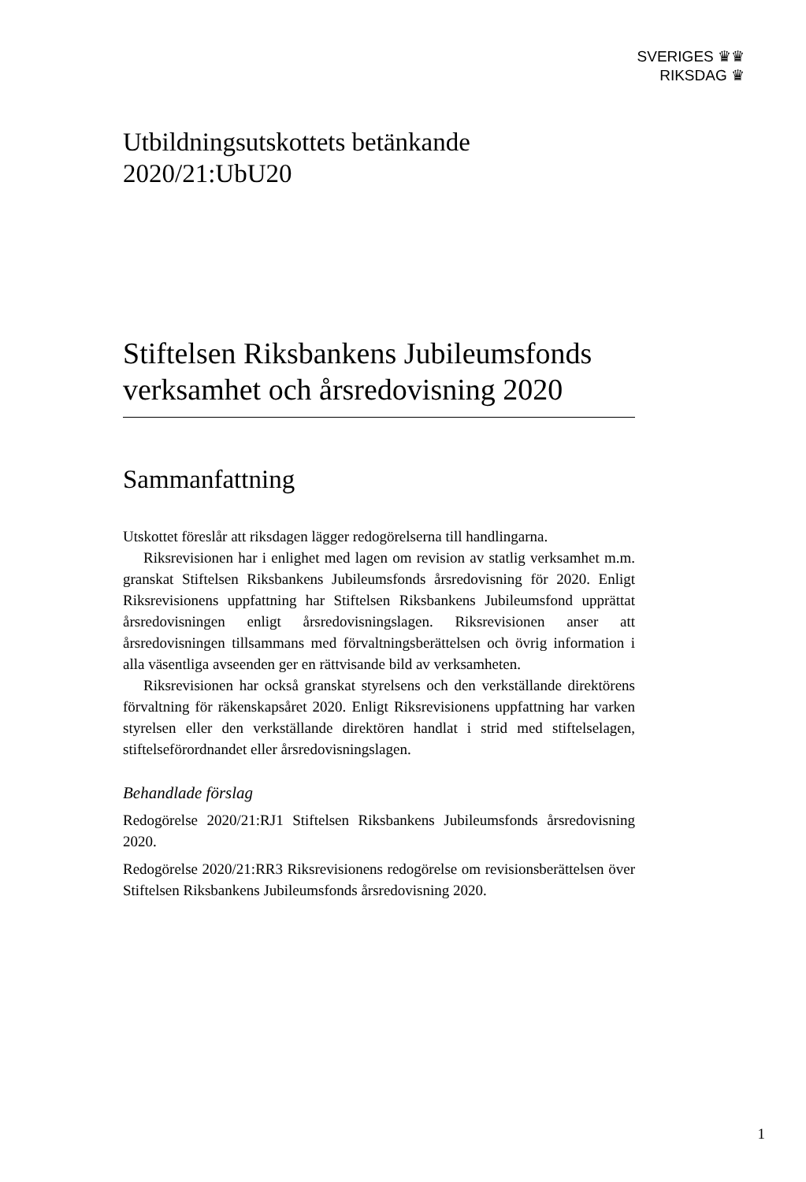SVERIGES ♛♛
RIKSDAG ♛
Utbildningsutskottets betänkande
2020/21:UbU20
Stiftelsen Riksbankens Jubileumsfonds verksamhet och årsredovisning 2020
Sammanfattning
Utskottet föreslår att riksdagen lägger redogörelserna till handlingarna.
Riksrevisionen har i enlighet med lagen om revision av statlig verksamhet m.m. granskat Stiftelsen Riksbankens Jubileumsfonds årsredovisning för 2020. Enligt Riksrevisionens uppfattning har Stiftelsen Riksbankens Jubileumsfond upprättat årsredovisningen enligt årsredovisningslagen. Riksrevisionen anser att årsredovisningen tillsammans med förvaltnings­berättelsen och övrig information i alla väsentliga avseenden ger en rättvisande bild av verksamheten.
Riksrevisionen har också granskat styrelsens och den verkställande direktörens förvaltning för räkenskapsåret 2020. Enligt Riksrevisionens uppfattning har varken styrelsen eller den verkställande direktören handlat i strid med stiftelselagen, stiftelseförordnandet eller årsredovisningslagen.
Behandlade förslag
Redogörelse 2020/21:RJ1 Stiftelsen Riksbankens Jubileumsfonds års­redovisning 2020.
Redogörelse 2020/21:RR3 Riksrevisionens redogörelse om revisions­berättelsen över Stiftelsen Riksbankens Jubileumsfonds årsredovisning 2020.
1